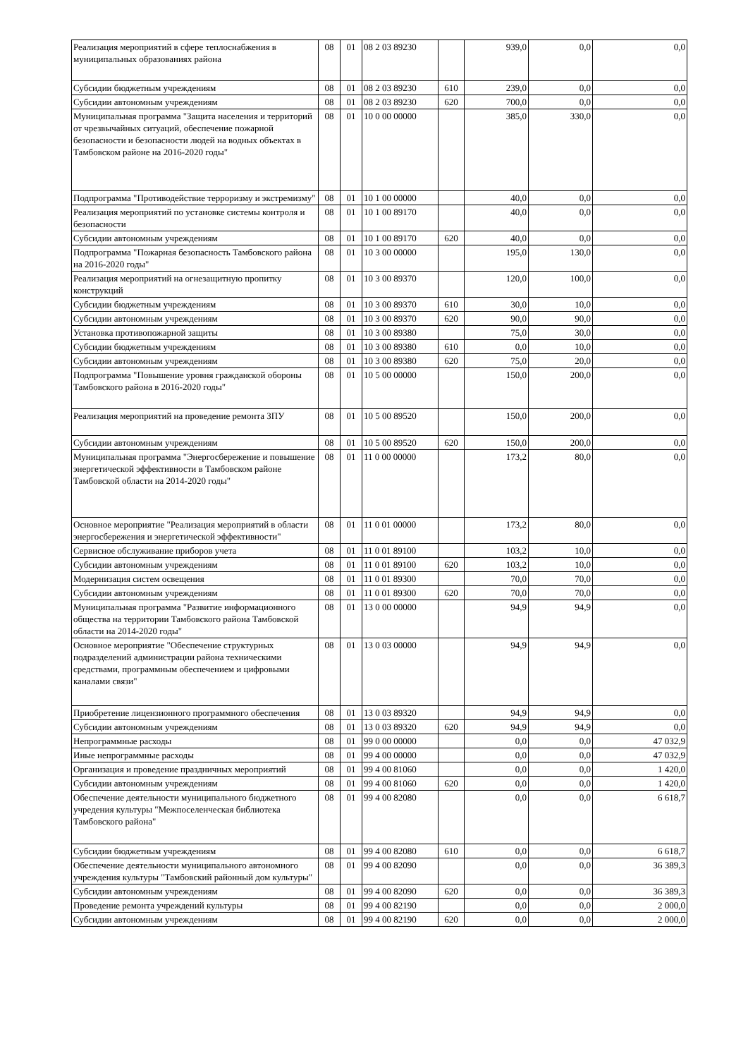| Реализация мероприятий в сфере теплоснабжения в муниципальных образованиях района | 08 | 01 | 08 2 03 89230 | | 939,0 | 0,0 | 0,0 |
| Субсидии бюджетным учреждениям | 08 | 01 | 08 2 03 89230 | 610 | 239,0 | 0,0 | 0,0 |
| Субсидии автономным учреждениям | 08 | 01 | 08 2 03 89230 | 620 | 700,0 | 0,0 | 0,0 |
| Муниципальная программа "Защита населения и территорий от чрезвычайных ситуаций, обеспечение пожарной безопасности и безопасности людей на водных объектах в Тамбовском районе на 2016-2020 годы" | 08 | 01 | 10 0 00 00000 | | 385,0 | 330,0 | 0,0 |
| Подпрограмма "Противодействие терроризму и экстремизму" | 08 | 01 | 10 1 00 00000 | | 40,0 | 0,0 | 0,0 |
| Реализация мероприятий по установке системы контроля и безопасности | 08 | 01 | 10 1 00 89170 | | 40,0 | 0,0 | 0,0 |
| Субсидии автономным учреждениям | 08 | 01 | 10 1 00 89170 | 620 | 40,0 | 0,0 | 0,0 |
| Подпрограмма "Пожарная безопасность Тамбовского района на 2016-2020 годы" | 08 | 01 | 10 3 00 00000 | | 195,0 | 130,0 | 0,0 |
| Реализация мероприятий на огнезащитную пропитку конструкций | 08 | 01 | 10 3 00 89370 | | 120,0 | 100,0 | 0,0 |
| Субсидии бюджетным учреждениям | 08 | 01 | 10 3 00 89370 | 610 | 30,0 | 10,0 | 0,0 |
| Субсидии автономным учреждениям | 08 | 01 | 10 3 00 89370 | 620 | 90,0 | 90,0 | 0,0 |
| Установка противопожарной защиты | 08 | 01 | 10 3 00 89380 | | 75,0 | 30,0 | 0,0 |
| Субсидии бюджетным учреждениям | 08 | 01 | 10 3 00 89380 | 610 | 0,0 | 10,0 | 0,0 |
| Субсидии автономным учреждениям | 08 | 01 | 10 3 00 89380 | 620 | 75,0 | 20,0 | 0,0 |
| Подпрограмма "Повышение уровня гражданской обороны Тамбовского района в 2016-2020 годы" | 08 | 01 | 10 5 00 00000 | | 150,0 | 200,0 | 0,0 |
| Реализация мероприятий на проведение ремонта ЗПУ | 08 | 01 | 10 5 00 89520 | | 150,0 | 200,0 | 0,0 |
| Субсидии автономным учреждениям | 08 | 01 | 10 5 00 89520 | 620 | 150,0 | 200,0 | 0,0 |
| Муниципальная программа "Энергосбережение и повышение энергетической эффективности в Тамбовском районе Тамбовской области на 2014-2020 годы" | 08 | 01 | 11 0 00 00000 | | 173,2 | 80,0 | 0,0 |
| Основное мероприятие "Реализация мероприятий в области энергосбережения и энергетической эффективности" | 08 | 01 | 11 0 01 00000 | | 173,2 | 80,0 | 0,0 |
| Сервисное обслуживание приборов учета | 08 | 01 | 11 0 01 89100 | | 103,2 | 10,0 | 0,0 |
| Субсидии автономным учреждениям | 08 | 01 | 11 0 01 89100 | 620 | 103,2 | 10,0 | 0,0 |
| Модернизация систем освещения | 08 | 01 | 11 0 01 89300 | | 70,0 | 70,0 | 0,0 |
| Субсидии автономным учреждениям | 08 | 01 | 11 0 01 89300 | 620 | 70,0 | 70,0 | 0,0 |
| Муниципальная программа "Развитие информационного общества на территории Тамбовского района Тамбовской области на 2014-2020 годы" | 08 | 01 | 13 0 00 00000 | | 94,9 | 94,9 | 0,0 |
| Основное мероприятие "Обеспечение структурных подразделений администрации района техническими средствами, программным обеспечением и цифровыми каналами связи" | 08 | 01 | 13 0 03 00000 | | 94,9 | 94,9 | 0,0 |
| Приобретение лицензионного программного обеспечения | 08 | 01 | 13 0 03 89320 | | 94,9 | 94,9 | 0,0 |
| Субсидии автономным учреждениям | 08 | 01 | 13 0 03 89320 | 620 | 94,9 | 94,9 | 0,0 |
| Непрограммные расходы | 08 | 01 | 99 0 00 00000 | | 0,0 | 0,0 | 47 032,9 |
| Иные непрограммные расходы | 08 | 01 | 99 4 00 00000 | | 0,0 | 0,0 | 47 032,9 |
| Организация и проведение праздничных мероприятий | 08 | 01 | 99 4 00 81060 | | 0,0 | 0,0 | 1 420,0 |
| Субсидии автономным учреждениям | 08 | 01 | 99 4 00 81060 | 620 | 0,0 | 0,0 | 1 420,0 |
| Обеспечение деятельности муниципального бюджетного учредения культуры "Межпоселенческая библиотека Тамбовского района" | 08 | 01 | 99 4 00 82080 | | 0,0 | 0,0 | 6 618,7 |
| Субсидии бюджетным учреждениям | 08 | 01 | 99 4 00 82080 | 610 | 0,0 | 0,0 | 6 618,7 |
| Обеспечение деятельности муниципального автономного учреждения культуры "Тамбовский районный дом культуры" | 08 | 01 | 99 4 00 82090 | | 0,0 | 0,0 | 36 389,3 |
| Субсидии автономным учреждениям | 08 | 01 | 99 4 00 82090 | 620 | 0,0 | 0,0 | 36 389,3 |
| Проведение ремонта учреждений культуры | 08 | 01 | 99 4 00 82190 | | 0,0 | 0,0 | 2 000,0 |
| Субсидии автономным учреждениям | 08 | 01 | 99 4 00 82190 | 620 | 0,0 | 0,0 | 2 000,0 |